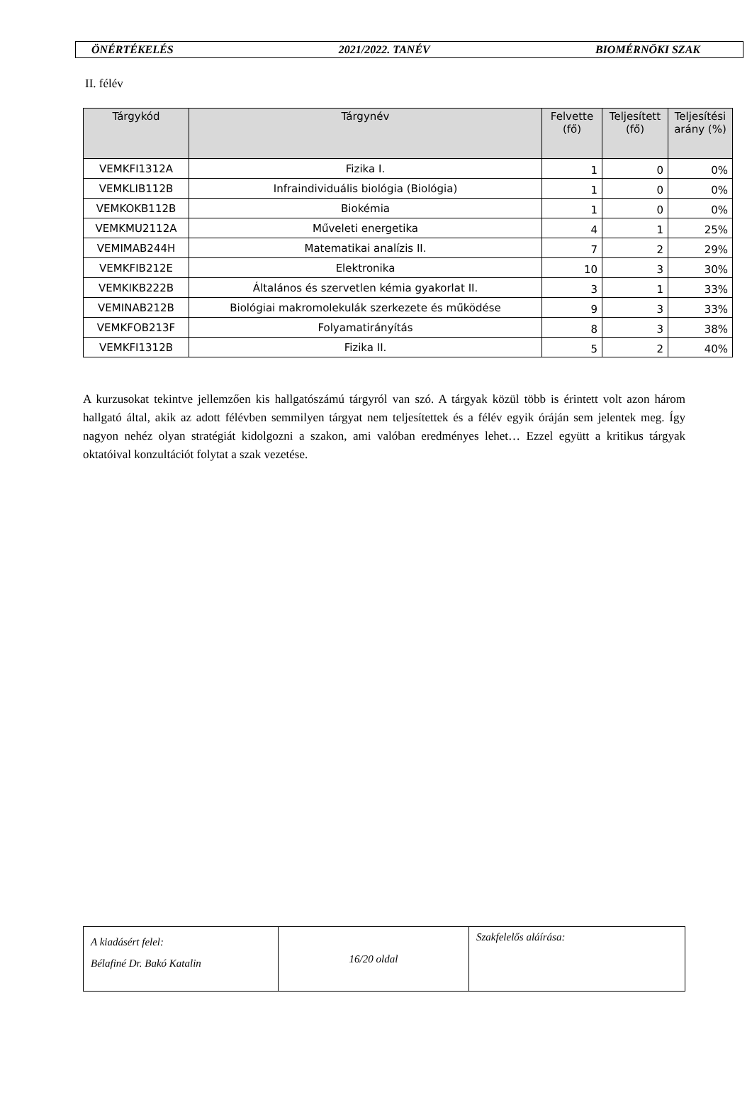ÖNÉRTÉKELÉS 2021/2022. TANÉV BIOMÉRNÖKI SZAK
II. félév
| Tárgykód | Tárgynév | Felvette (fő) | Teljesített (fő) | Teljesítési arány (%) |
| --- | --- | --- | --- | --- |
| VEMKFI1312A | Fizika I. | 1 | 0 | 0% |
| VEMKLIB112B | Infraindividuális biológia (Biológia) | 1 | 0 | 0% |
| VEMKOKB112B | Biokémia | 1 | 0 | 0% |
| VEMKMU2112A | Műveleti energetika | 4 | 1 | 25% |
| VEMIMAB244H | Matematikai analízis II. | 7 | 2 | 29% |
| VEMKFIB212E | Elektronika | 10 | 3 | 30% |
| VEMKIKB222B | Általános és szervetlen kémia gyakorlat II. | 3 | 1 | 33% |
| VEMINAB212B | Biológiai makromolekulák szerkezete és működése | 9 | 3 | 33% |
| VEMKFOB213F | Folyamatirányítás | 8 | 3 | 38% |
| VEMKFI1312B | Fizika II. | 5 | 2 | 40% |
A kurzusokat tekintve jellemzően kis hallgatószámú tárgyról van szó. A tárgyak közül több is érintett volt azon három hallgató által, akik az adott félévben semmilyen tárgyat nem teljesítettek és a félév egyik óráján sem jelentek meg. Így nagyon nehéz olyan stratégiát kidolgozni a szakon, ami valóban eredményes lehet… Ezzel együtt a kritikus tárgyak oktatóival konzultációt folytat a szak vezetése.
| A kiadásért felel: Bélafiné Dr. Bakó Katalin | 16/20 oldal | Szakfelelős aláírása: |